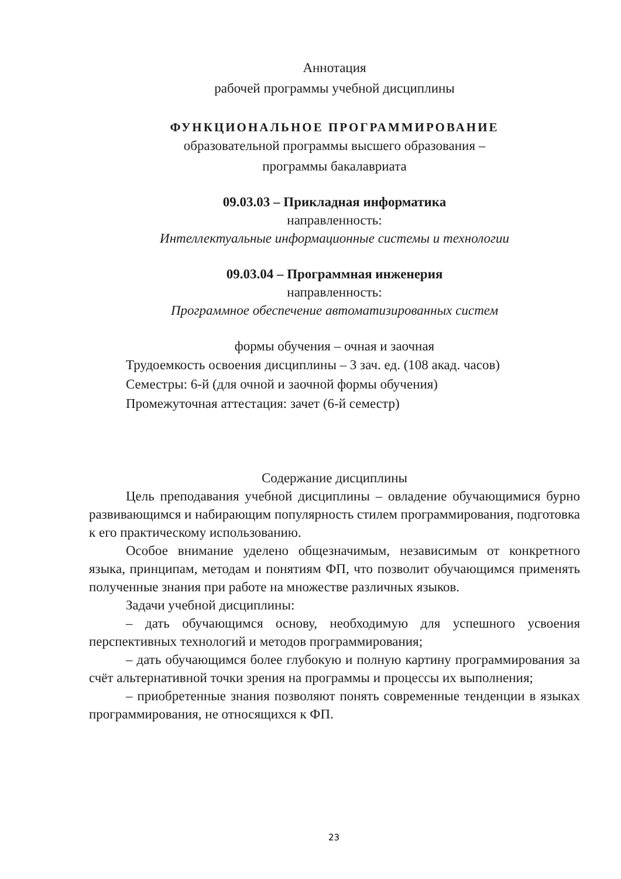Аннотация
рабочей программы учебной дисциплины
ФУНКЦИОНАЛЬНОЕ ПРОГРАММИРОВАНИЕ
образовательной программы высшего образования –
программы бакалавриата
09.03.03 – Прикладная информатика
направленность:
Интеллектуальные информационные системы и технологии
09.03.04 – Программная инженерия
направленность:
Программное обеспечение автоматизированных систем
формы обучения – очная и заочная
Трудоемкость освоения дисциплины – 3 зач. ед. (108 акад. часов)
Семестры: 6-й (для очной и заочной формы обучения)
Промежуточная аттестация: зачет (6-й семестр)
Содержание дисциплины
Цель преподавания учебной дисциплины – овладение обучающимися бурно развивающимся и набирающим популярность стилем программирования, подготовка к его практическому использованию.
Особое внимание уделено общезначимым, независимым от конкретного языка, принципам, методам и понятиям ФП, что позволит обучающимся применять полученные знания при работе на множестве различных языков.
Задачи учебной дисциплины:
– дать обучающимся основу, необходимую для успешного усвоения перспективных технологий и методов программирования;
– дать обучающимся более глубокую и полную картину программирования за счёт альтернативной точки зрения на программы и процессы их выполнения;
– приобретенные знания позволяют понять современные тенденции в языках программирования, не относящихся к ФП.
23